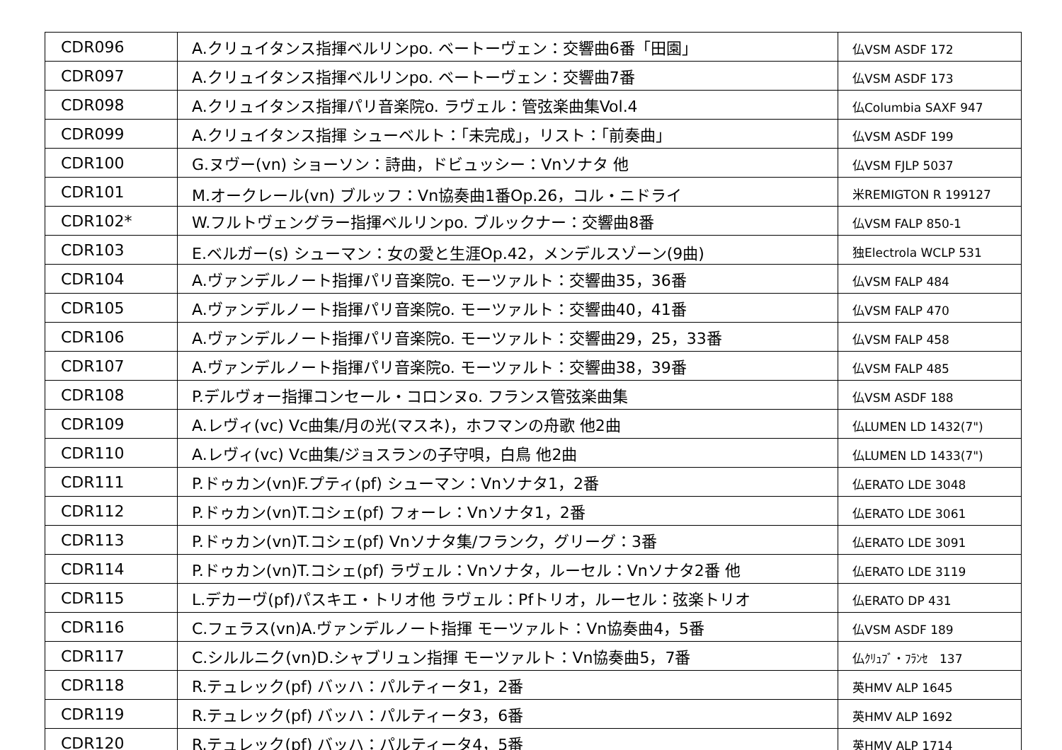| CDR096 | A.クリュイタンス指揮ベルリンpo. ベートーヴェン：交響曲6番「田園」 | 仏VSM ASDF 172 |
| CDR097 | A.クリュイタンス指揮ベルリンpo. ベートーヴェン：交響曲7番 | 仏VSM ASDF 173 |
| CDR098 | A.クリュイタンス指揮パリ音楽院o. ラヴェル：管弦楽曲集Vol.4 | 仏Columbia SAXF 947 |
| CDR099 | A.クリュイタンス指揮 シューベルト：「未完成」，リスト：「前奏曲」 | 仏VSM ASDF 199 |
| CDR100 | G.ヌヴー(vn) ショーソン：詩曲，ドビュッシー：Vnソナタ 他 | 仏VSM FJLP 5037 |
| CDR101 | M.オークレール(vn) ブルッフ：Vn協奏曲1番Op.26，コル・ニドライ | 米REMIGTON R 199127 |
| CDR102* | W.フルトヴェングラー指揮ベルリンpo. ブルックナー：交響曲8番 | 仏VSM FALP 850-1 |
| CDR103 | E.ベルガー(s) シューマン：女の愛と生涯Op.42，メンデルスゾーン(9曲) | 独Electrola WCLP 531 |
| CDR104 | A.ヴァンデルノート指揮パリ音楽院o. モーツァルト：交響曲35，36番 | 仏VSM FALP 484 |
| CDR105 | A.ヴァンデルノート指揮パリ音楽院o. モーツァルト：交響曲40，41番 | 仏VSM FALP 470 |
| CDR106 | A.ヴァンデルノート指揮パリ音楽院o. モーツァルト：交響曲29，25，33番 | 仏VSM FALP 458 |
| CDR107 | A.ヴァンデルノート指揮パリ音楽院o. モーツァルト：交響曲38，39番 | 仏VSM FALP 485 |
| CDR108 | P.デルヴォー指揮コンセール・コロンヌo. フランス管弦楽曲集 | 仏VSM ASDF 188 |
| CDR109 | A.レヴィ(vc) Vc曲集/月の光(マスネ)，ホフマンの舟歌 他2曲 | 仏LUMEN LD 1432(7") |
| CDR110 | A.レヴィ(vc) Vc曲集/ジョスランの子守唄，白鳥 他2曲 | 仏LUMEN LD 1433(7") |
| CDR111 | P.ドゥカン(vn)F.プティ(pf) シューマン：Vnソナタ1，2番 | 仏ERATO LDE 3048 |
| CDR112 | P.ドゥカン(vn)T.コシェ(pf) フォーレ：Vnソナタ1，2番 | 仏ERATO LDE 3061 |
| CDR113 | P.ドゥカン(vn)T.コシェ(pf) Vnソナタ集/フランク，グリーグ：3番 | 仏ERATO LDE 3091 |
| CDR114 | P.ドゥカン(vn)T.コシェ(pf) ラヴェル：Vnソナタ，ルーセル：Vnソナタ2番 他 | 仏ERATO LDE 3119 |
| CDR115 | L.デカーヴ(pf)パスキエ・トリオ他 ラヴェル：Pfトリオ，ルーセル：弦楽トリオ | 仏ERATO DP 431 |
| CDR116 | C.フェラス(vn)A.ヴァンデルノート指揮 モーツァルト：Vn協奏曲4，5番 | 仏VSM ASDF 189 |
| CDR117 | C.シルルニク(vn)D.シャブリュン指揮 モーツァルト：Vn協奏曲5，7番 | 仏ｸﾘｭﾌﾞ・ﾌﾗﾝｾ 137 |
| CDR118 | R.テュレック(pf) バッハ：パルティータ1，2番 | 英HMV ALP 1645 |
| CDR119 | R.テュレック(pf) バッハ：パルティータ3，6番 | 英HMV ALP 1692 |
| CDR120 | R.テュレック(pf) バッハ：パルティータ4，5番 | 英HMV ALP 1714 |